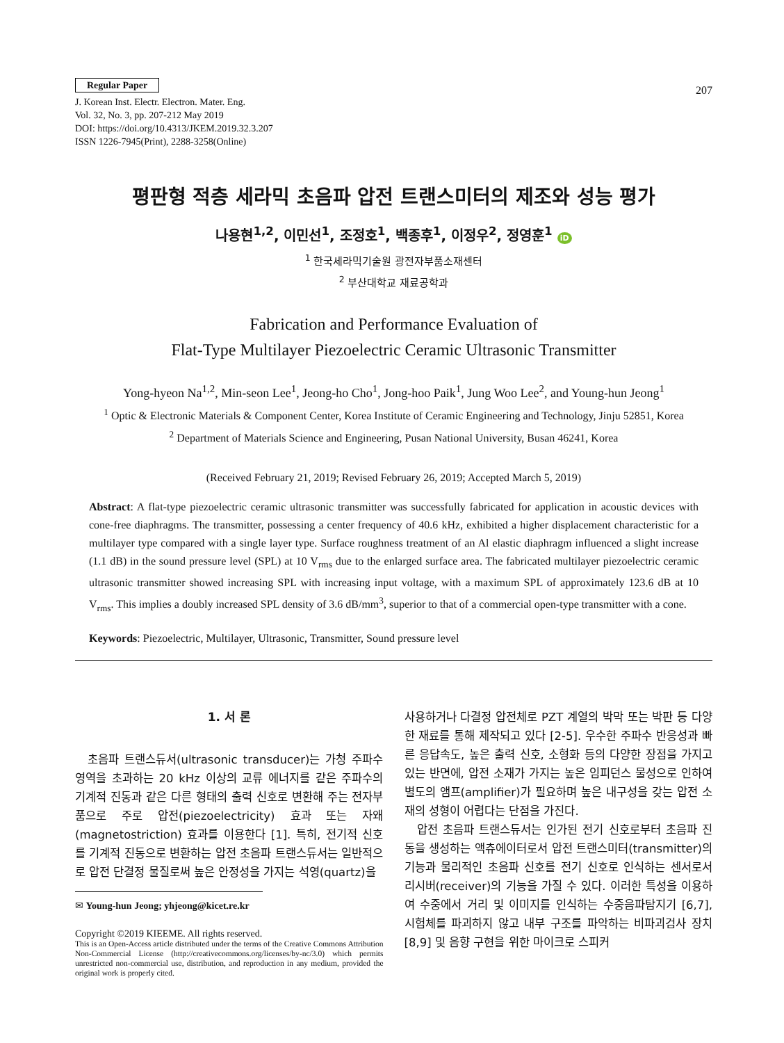Regular Paper
J. Korean Inst. Electr. Electron. Mater. Eng.
Vol. 32, No. 3, pp. 207-212 May 2019
DOI: https://doi.org/10.4313/JKEM.2019.32.3.207
ISSN 1226-7945(Print), 2288-3258(Online)
207
평판형 적층 세라믹 초음파 압전 트랜스미터의 제조와 성능 평가
나용현<sup>1,2</sup>, 이민선<sup>1</sup>, 조정호<sup>1</sup>, 백종후<sup>1</sup>, 이정우<sup>2</sup>, 정영훈<sup>1</sup> iD
<sup>1</sup> 한국세라믹기술원 광전자부품소재센터
<sup>2</sup> 부산대학교 재료공학과
Fabrication and Performance Evaluation of
Flat-Type Multilayer Piezoelectric Ceramic Ultrasonic Transmitter
Yong-hyeon Na<sup>1,2</sup>, Min-seon Lee<sup>1</sup>, Jeong-ho Cho<sup>1</sup>, Jong-hoo Paik<sup>1</sup>, Jung Woo Lee<sup>2</sup>, and Young-hun Jeong<sup>1</sup>
<sup>1</sup> Optic & Electronic Materials & Component Center, Korea Institute of Ceramic Engineering and Technology, Jinju 52851, Korea
<sup>2</sup> Department of Materials Science and Engineering, Pusan National University, Busan 46241, Korea
(Received February 21, 2019; Revised February 26, 2019; Accepted March 5, 2019)
Abstract: A flat-type piezoelectric ceramic ultrasonic transmitter was successfully fabricated for application in acoustic devices with cone-free diaphragms. The transmitter, possessing a center frequency of 40.6 kHz, exhibited a higher displacement characteristic for a multilayer type compared with a single layer type. Surface roughness treatment of an Al elastic diaphragm influenced a slight increase (1.1 dB) in the sound pressure level (SPL) at 10 V<sub>rms</sub> due to the enlarged surface area. The fabricated multilayer piezoelectric ceramic ultrasonic transmitter showed increasing SPL with increasing input voltage, with a maximum SPL of approximately 123.6 dB at 10 V<sub>rms</sub>. This implies a doubly increased SPL density of 3.6 dB/mm<sup>3</sup>, superior to that of a commercial open-type transmitter with a cone.
Keywords: Piezoelectric, Multilayer, Ultrasonic, Transmitter, Sound pressure level
1. 서 론
초음파 트랜스듀서(ultrasonic transducer)는 가청 주파수 영역을 초과하는 20 kHz 이상의 교류 에너지를 같은 주파수의 기계적 진동과 같은 다른 형태의 출력 신호로 변환해 주는 전자부품으로 주로 압전(piezoelectricity) 효과 또는 자왜(magnetostriction) 효과를 이용한다 [1]. 특히, 전기적 신호를 기계적 진동으로 변환하는 압전 초음파 트랜스듀서는 일반적으로 압전 단결정 물질로써 높은 안정성을 가지는 석영(quartz)을
✉ Young-hun Jeong; yhjeong@kicet.re.kr
Copyright ©2019 KIEEME. All rights reserved.
This is an Open-Access article distributed under the terms of the Creative Commons Attribution Non-Commercial License (http://creativecommons.org/licenses/by-nc/3.0) which permits unrestricted non-commercial use, distribution, and reproduction in any medium, provided the original work is properly cited.
사용하거나 다결정 압전체로 PZT 계열의 박막 또는 박판 등 다양한 재료를 통해 제작되고 있다 [2-5]. 우수한 주파수 반응성과 빠른 응답속도, 높은 출력 신호, 소형화 등의 다양한 장점을 가지고 있는 반면에, 압전 소재가 가지는 높은 임피던스 물성으로 인하여 별도의 앰프(amplifier)가 필요하며 높은 내구성을 갖는 압전 소재의 성형이 어렵다는 단점을 가진다.
압전 초음파 트랜스듀서는 인가된 전기 신호로부터 초음파 진동을 생성하는 액츄에이터로서 압전 트랜스미터(transmitter)의 기능과 물리적인 초음파 신호를 전기 신호로 인식하는 센서로서 리시버(receiver)의 기능을 가질 수 있다. 이러한 특성을 이용하여 수중에서 거리 및 이미지를 인식하는 수중음파탐지기 [6,7], 시험체를 파괴하지 않고 내부 구조를 파악하는 비파괴검사 장치 [8,9] 및 음향 구현을 위한 마이크로 스피커